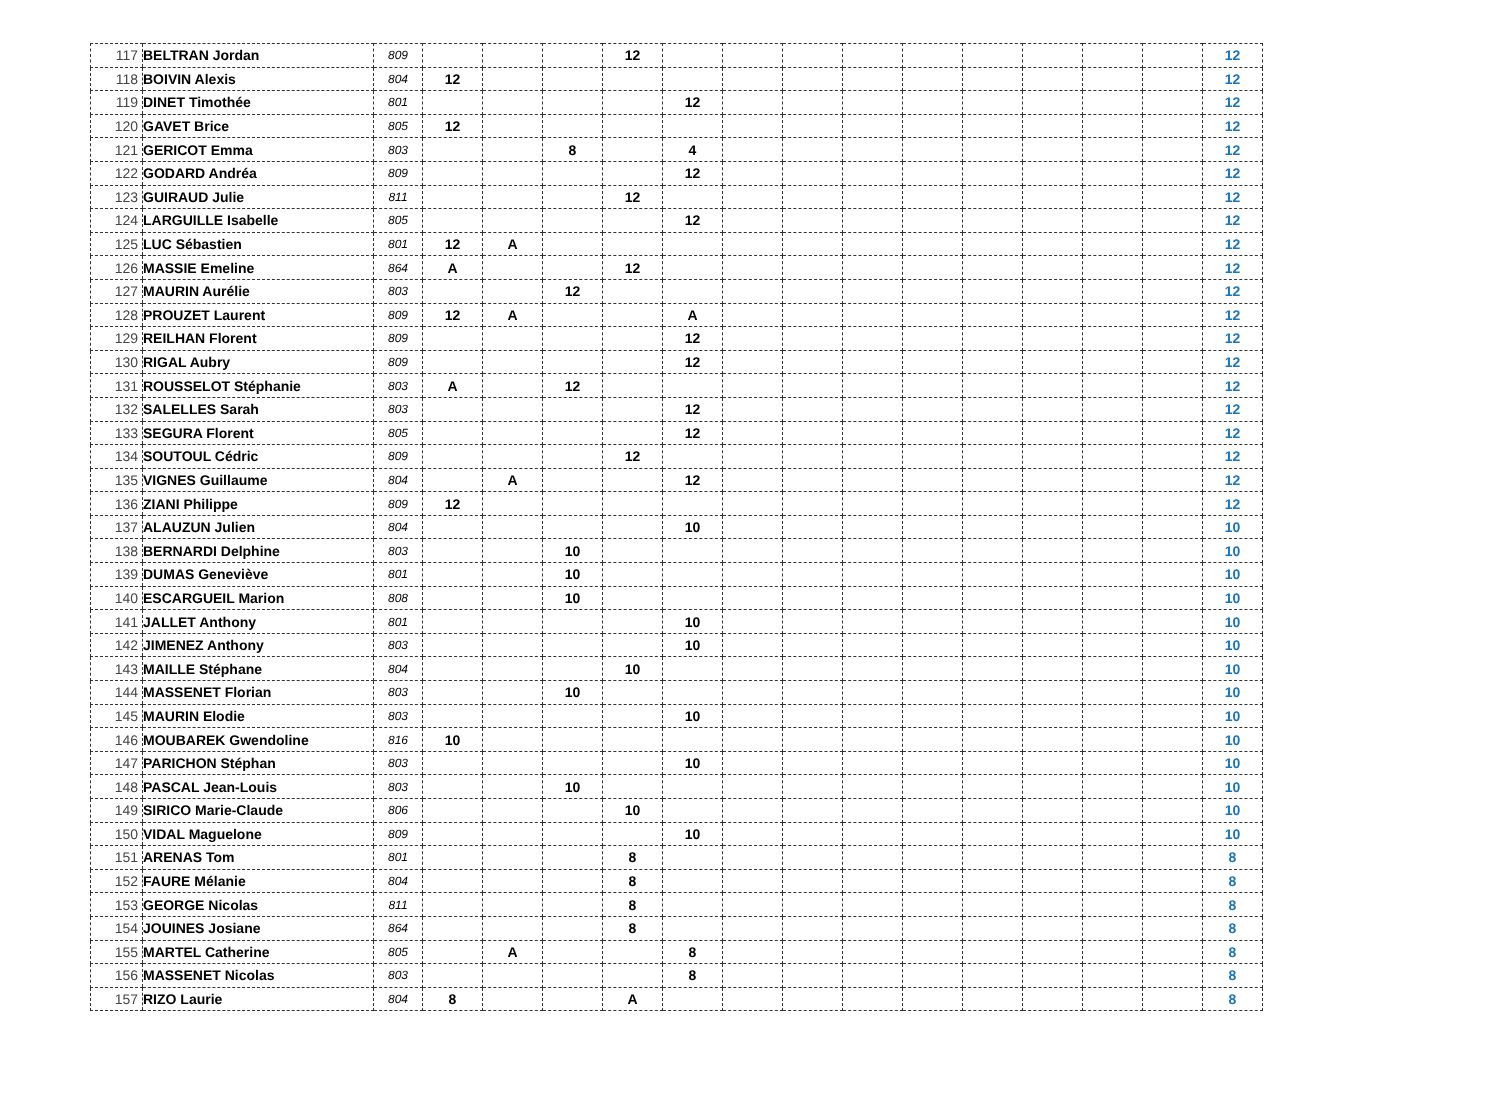| 117 | BELTRAN Jordan | 809 | | | | 12 | | | | | | | | | | 12 |
| 118 | BOIVIN Alexis | 804 | 12 | | | | | | | | | | | | | 12 |
| 119 | DINET Timothée | 801 | | | | | 12 | | | | | | | | | 12 |
| 120 | GAVET Brice | 805 | 12 | | | | | | | | | | | | | 12 |
| 121 | GERICOT Emma | 803 | | | 8 | | 4 | | | | | | | | | 12 |
| 122 | GODARD Andréa | 809 | | | | | 12 | | | | | | | | | 12 |
| 123 | GUIRAUD Julie | 811 | | | | 12 | | | | | | | | | | 12 |
| 124 | LARGUILLE Isabelle | 805 | | | | | 12 | | | | | | | | | 12 |
| 125 | LUC Sébastien | 801 | 12 | A | | | | | | | | | | | | 12 |
| 126 | MASSIE Emeline | 864 | A | | | 12 | | | | | | | | | | 12 |
| 127 | MAURIN Aurélie | 803 | | | 12 | | | | | | | | | | | 12 |
| 128 | PROUZET Laurent | 809 | 12 | A | | | A | | | | | | | | | 12 |
| 129 | REILHAN Florent | 809 | | | | | 12 | | | | | | | | | 12 |
| 130 | RIGAL Aubry | 809 | | | | | 12 | | | | | | | | | 12 |
| 131 | ROUSSELOT Stéphanie | 803 | A | | 12 | | | | | | | | | | | 12 |
| 132 | SALELLES Sarah | 803 | | | | | 12 | | | | | | | | | 12 |
| 133 | SEGURA Florent | 805 | | | | | 12 | | | | | | | | | 12 |
| 134 | SOUTOUL Cédric | 809 | | | | 12 | | | | | | | | | | 12 |
| 135 | VIGNES Guillaume | 804 | | A | | | 12 | | | | | | | | | 12 |
| 136 | ZIANI Philippe | 809 | 12 | | | | | | | | | | | | | 12 |
| 137 | ALAUZUN Julien | 804 | | | | | 10 | | | | | | | | | 10 |
| 138 | BERNARDI Delphine | 803 | | | 10 | | | | | | | | | | | 10 |
| 139 | DUMAS Geneviève | 801 | | | 10 | | | | | | | | | | | 10 |
| 140 | ESCARGUEIL Marion | 808 | | | 10 | | | | | | | | | | | 10 |
| 141 | JALLET Anthony | 801 | | | | | 10 | | | | | | | | | 10 |
| 142 | JIMENEZ Anthony | 803 | | | | | 10 | | | | | | | | | 10 |
| 143 | MAILLE Stéphane | 804 | | | | 10 | | | | | | | | | | 10 |
| 144 | MASSENET Florian | 803 | | | 10 | | | | | | | | | | | 10 |
| 145 | MAURIN Elodie | 803 | | | | | 10 | | | | | | | | | 10 |
| 146 | MOUBAREK Gwendoline | 816 | 10 | | | | | | | | | | | | | 10 |
| 147 | PARICHON Stéphan | 803 | | | | | 10 | | | | | | | | | 10 |
| 148 | PASCAL Jean-Louis | 803 | | | 10 | | | | | | | | | | | 10 |
| 149 | SIRICO Marie-Claude | 806 | | | | 10 | | | | | | | | | | 10 |
| 150 | VIDAL Maguelone | 809 | | | | | 10 | | | | | | | | | 10 |
| 151 | ARENAS Tom | 801 | | | | 8 | | | | | | | | | | 8 |
| 152 | FAURE Mélanie | 804 | | | | 8 | | | | | | | | | | 8 |
| 153 | GEORGE Nicolas | 811 | | | | 8 | | | | | | | | | | 8 |
| 154 | JOUINES Josiane | 864 | | | | 8 | | | | | | | | | | 8 |
| 155 | MARTEL Catherine | 805 | | A | | | 8 | | | | | | | | | 8 |
| 156 | MASSENET Nicolas | 803 | | | | | 8 | | | | | | | | | 8 |
| 157 | RIZO Laurie | 804 | 8 | | | A | | | | | | | | | | 8 |